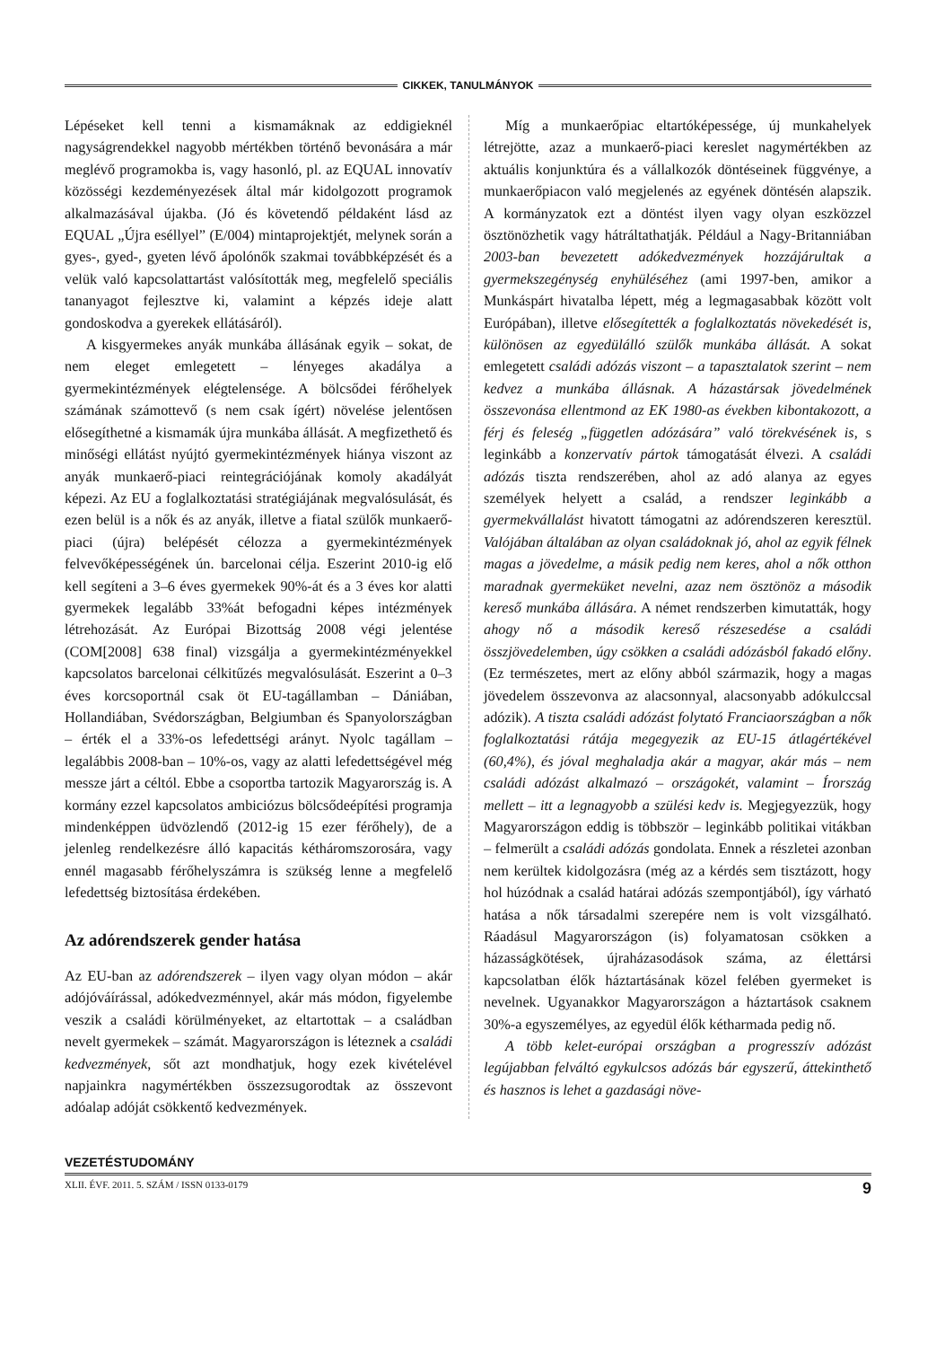CIKKEK, TANULMÁNYOK
Lépéseket kell tenni a kismamáknak az eddigieknél nagyságrendekkel nagyobb mértékben történő bevonására a már meglévő programokba is, vagy hasonló, pl. az EQUAL innovatív közösségi kezdeményezések által már kidolgozott programok alkalmazásával újakba. (Jó és követendő példaként lásd az EQUAL „Újra eséllyel” (E/004) mintaprojektjét, melynek során a gyes-, gyed-, gyeten lévő ápolónők szakmai továbbképzését és a velük való kapcsolattartást valósították meg, megfelelő speciális tananyagot fejlesztve ki, valamint a képzés ideje alatt gondoskodva a gyerekek ellátásáról).
A kisgyermekes anyák munkába állásának egyik – sokat, de nem eleget emlegetett – lényeges akadálya a gyermekintézmények elégtelensége. A bölcsődei férőhelyek számának számottevő (s nem csak ígért) növelése jelentősen elősegíthetné a kismamák újra munkába állását. A megfizethető és minőségi ellátást nyújtó gyermekintézmények hiánya viszont az anyák munkaerő-piaci reintegrációjának komoly akadályát képezi. Az EU a foglalkoztatási stratégiájának megvalósulását, és ezen belül is a nők és az anyák, illetve a fiatal szülők munkaerő-piaci (újra) belépését célozza a gyermekintézmények felvevőképességének ún. barcelonai célja. Eszerint 2010-ig elő kell segíteni a 3–6 éves gyermekek 90%-át és a 3 éves kor alatti gyermekek legalább 33%át befogadni képes intézmények létrehozását. Az Európai Bizottság 2008 végi jelentése (COM[2008] 638 final) vizsgálja a gyermekintézményekkel kapcsolatos barcelonai célkitűzés megvalósulását. Eszerint a 0–3 éves korcsoportnál csak öt EU-tagállamban – Dániában, Hollandiában, Svédországban, Belgiumban és Spanyolországban – érték el a 33%-os lefedettségi arányt. Nyolc tagállam – legalábbis 2008-ban – 10%-os, vagy az alatti lefedettségével még messze járt a céltól. Ebbe a csoportba tartozik Magyarország is. A kormány ezzel kapcsolatos ambiciózus bölcsődeépítési programja mindenképpen üdvözlendő (2012-ig 15 ezer férőhely), de a jelenleg rendelkezésre álló kapacitás kétháromszorosára, vagy ennél magasabb férőhelyszámra is szükség lenne a megfelelő lefedettség biztosítása érdekében.
Az adórendszerek gender hatása
Az EU-ban az adórendszerek – ilyen vagy olyan módon – akár adójóváírással, adókedvezménnyel, akár más módon, figyelembe veszik a családi körülményeket, az eltartottak – a családban nevelt gyermekek – számát. Magyarországon is léteznek a családi kedvezmények, sőt azt mondhatjuk, hogy ezek kivételével napjainkra nagymértékben összezsugorodtak az összevont adóalap adóját csökkentő kedvezmények.
Míg a munkaerőpiac eltartóképessége, új munkahelyek létrejötte, azaz a munkaerő-piaci kereslet nagymértékben az aktuális konjunktúra és a vállalkozók döntéseinek függvénye, a munkaerőpiacon való megjelenés az egyének döntésén alapszik. A kormányzatok ezt a döntést ilyen vagy olyan eszközzel ösztönözhetik vagy hátráltathatják. Például a Nagy-Britanniában 2003-ban bevezetett adókedvezmények hozzájárultak a gyermekszegénység enyhüléséhez (ami 1997-ben, amikor a Munkáspárt hivatalba lépett, még a legmagasabbak között volt Európában), illetve elősegítették a foglalkoztatás növekedését is, különösen az egyedülálló szülők munkába állását. A sokat emlegetett családi adózás viszont – a tapasztalatok szerint – nem kedvez a munkába állásnak. A házastársak jövedelmének összevonása ellentmond az EK 1980-as években kibontakozott, a férj és feleség „független adózására” való törekvésének is, s leginkább a konzervatív pártok támogatását élvezi. A családi adózás tiszta rendszerében, ahol az adó alanya az egyes személyek helyett a család, a rendszer leginkább a gyermekvállalást hivatott támogatni az adórendszeren keresztül. Valójában általában az olyan családoknak jó, ahol az egyik félnek magas a jövedelme, a másik pedig nem keres, ahol a nők otthon maradnak gyermeküket nevelni, azaz nem ösztönöz a második kereső munkába állására. A német rendszerben kimutatták, hogy ahogy nő a második kereső részesedése a családi összjövedelemben, úgy csökken a családi adózásból fakadó előny. (Ez természetes, mert az előny abból származik, hogy a magas jövedelem összevonva az alacsonnyal, alacsonyabb adókulccsal adózik). A tiszta családi adózást folytató Franciaországban a nők foglalkoztatási rátája megegyezik az EU-15 átlagértékével (60,4%), és jóval meghaladja akár a magyar, akár más – nem családi adózást alkalmazó – országokét, valamint – Írország mellett – itt a legnagyobb a szülési kedv is. Megjegyezzük, hogy Magyarországon eddig is többször – leginkább politikai vitákban – felmerült a családi adózás gondolata. Ennek a részletei azonban nem kerültek kidolgozásra (még az a kérdés sem tisztázott, hogy hol húzódnak a család határai adózás szempontjából), így várható hatása a nők társadalmi szerepére nem is volt vizsgálható. Ráadásul Magyarországon (is) folyamatosan csökken a házasságkötések, újraházasodások száma, az élettársi kapcsolatban élők háztartásának közel felében gyermeket is nevelnek. Ugyanakkor Magyarországon a háztartások csaknem 30%-a egyszemélyes, az egyedül élők kétharmada pedig nő.
A több kelet-európai országban a progresszív adózást legújabban felváltó egykulcsos adózás bár egyszerű, áttekinthető és hasznos is lehet a gazdasági növe-
VEZETÉSTUDOMÁNY
XLII. ÉVF. 2011. 5. SZÁM / ISSN 0133-0179 9